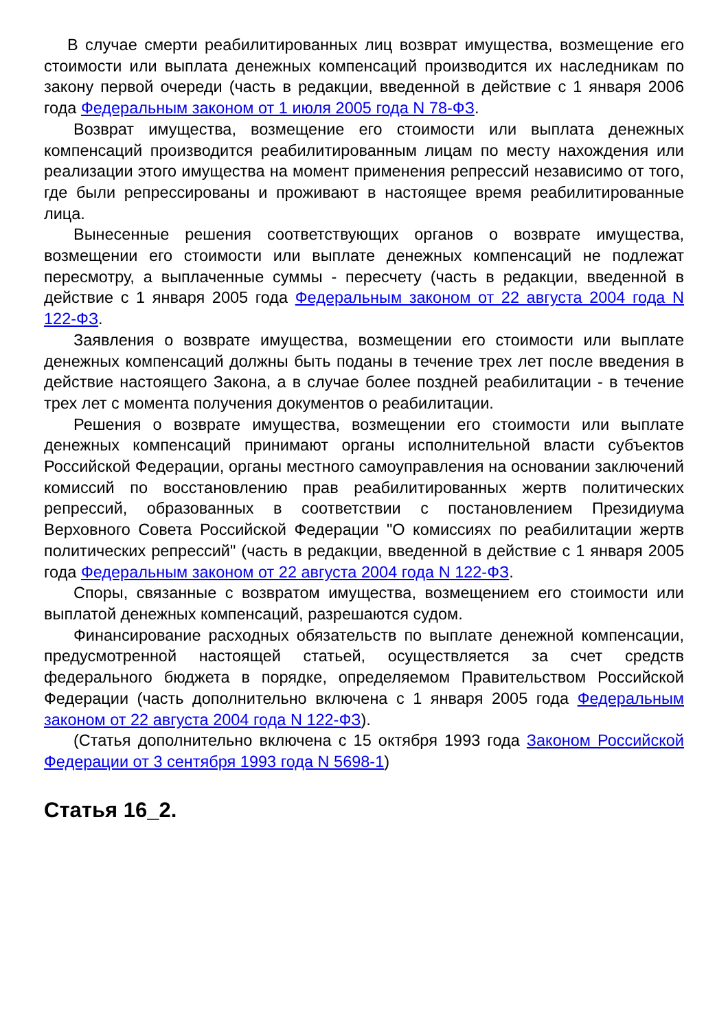В случае смерти реабилитированных лиц возврат имущества, возмещение его стоимости или выплата денежных компенсаций производится их наследникам по закону первой очереди (часть в редакции, введенной в действие с 1 января 2006 года Федеральным законом от 1 июля 2005 года N 78-ФЗ.
Возврат имущества, возмещение его стоимости или выплата денежных компенсаций производится реабилитированным лицам по месту нахождения или реализации этого имущества на момент применения репрессий независимо от того, где были репрессированы и проживают в настоящее время реабилитированные лица.
Вынесенные решения соответствующих органов о возврате имущества, возмещении его стоимости или выплате денежных компенсаций не подлежат пересмотру, а выплаченные суммы - пересчету (часть в редакции, введенной в действие с 1 января 2005 года Федеральным законом от 22 августа 2004 года N 122-ФЗ.
Заявления о возврате имущества, возмещении его стоимости или выплате денежных компенсаций должны быть поданы в течение трех лет после введения в действие настоящего Закона, а в случае более поздней реабилитации - в течение трех лет с момента получения документов о реабилитации.
Решения о возврате имущества, возмещении его стоимости или выплате денежных компенсаций принимают органы исполнительной власти субъектов Российской Федерации, органы местного самоуправления на основании заключений комиссий по восстановлению прав реабилитированных жертв политических репрессий, образованных в соответствии с постановлением Президиума Верховного Совета Российской Федерации "О комиссиях по реабилитации жертв политических репрессий" (часть в редакции, введенной в действие с 1 января 2005 года Федеральным законом от 22 августа 2004 года N 122-ФЗ.
Споры, связанные с возвратом имущества, возмещением его стоимости или выплатой денежных компенсаций, разрешаются судом.
Финансирование расходных обязательств по выплате денежной компенсации, предусмотренной настоящей статьей, осуществляется за счет средств федерального бюджета в порядке, определяемом Правительством Российской Федерации (часть дополнительно включена с 1 января 2005 года Федеральным законом от 22 августа 2004 года N 122-ФЗ).
(Статья дополнительно включена с 15 октября 1993 года Законом Российской Федерации от 3 сентября 1993 года N 5698-1)
Статья 16_2.